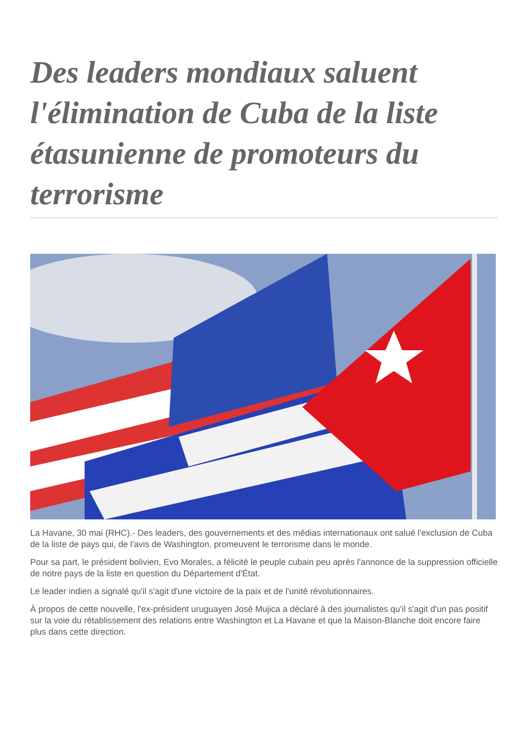Des leaders mondiaux saluent l'élimination de Cuba de la liste étasunienne de promoteurs du terrorisme
La Havane, 30 mai (RHC).- Des leaders, des gouvernements et des médias internationaux ont salué l'exclusion de Cuba de la liste de pays qui, de l'avis de Washington, promeuvent le terrorisme dans le monde.
Pour sa part, le président bolivien, Evo Morales, a félicité le peuple cubain peu après l'annonce de la suppression officielle de notre pays de la liste en question du Département d'État.
Le leader indien a signalé qu'il s'agit d'une victoire de la paix et de l'unité révolutionnaires.
À propos de cette nouvelle, l'ex-président uruguayen José Mujica a déclaré à des journalistes qu'il s'agit d'un pas positif sur la voie du rétablissement des relations entre Washington et La Havane et que la Maison-Blanche doit encore faire plus dans cette direction.